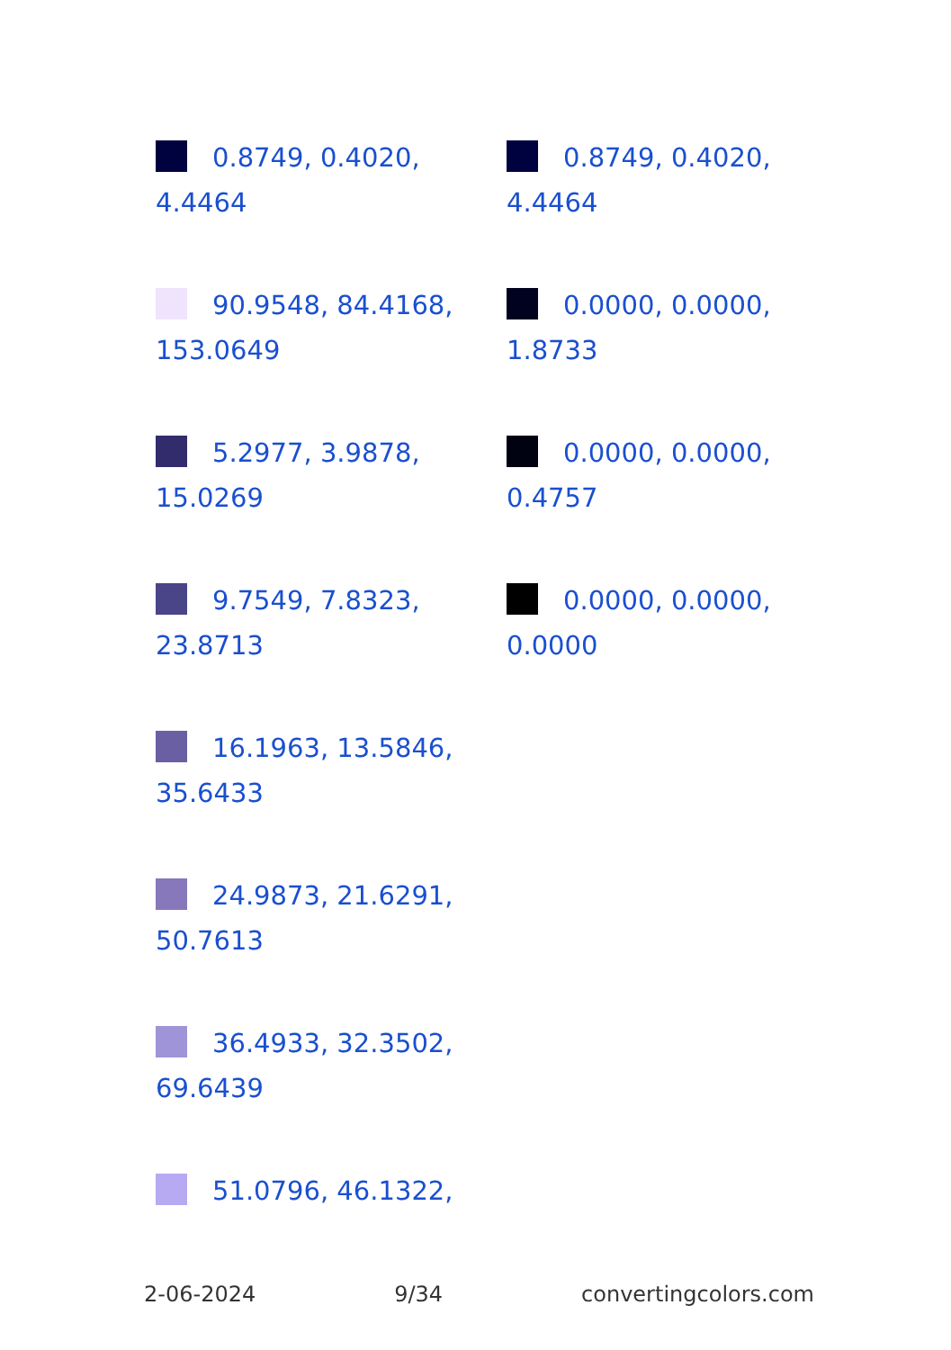0.8749, 0.4020,
4.4464
90.9548, 84.4168,
153.0649
5.2977, 3.9878,
15.0269
9.7549, 7.8323,
23.8713
16.1963, 13.5846,
35.6433
24.9873, 21.6291,
50.7613
36.4933, 32.3502,
69.6439
51.0796, 46.1322,
0.8749, 0.4020,
4.4464
0.0000, 0.0000,
1.8733
0.0000, 0.0000,
0.4757
0.0000, 0.0000,
0.0000
2-06-2024 9/34 convertingcolors.com